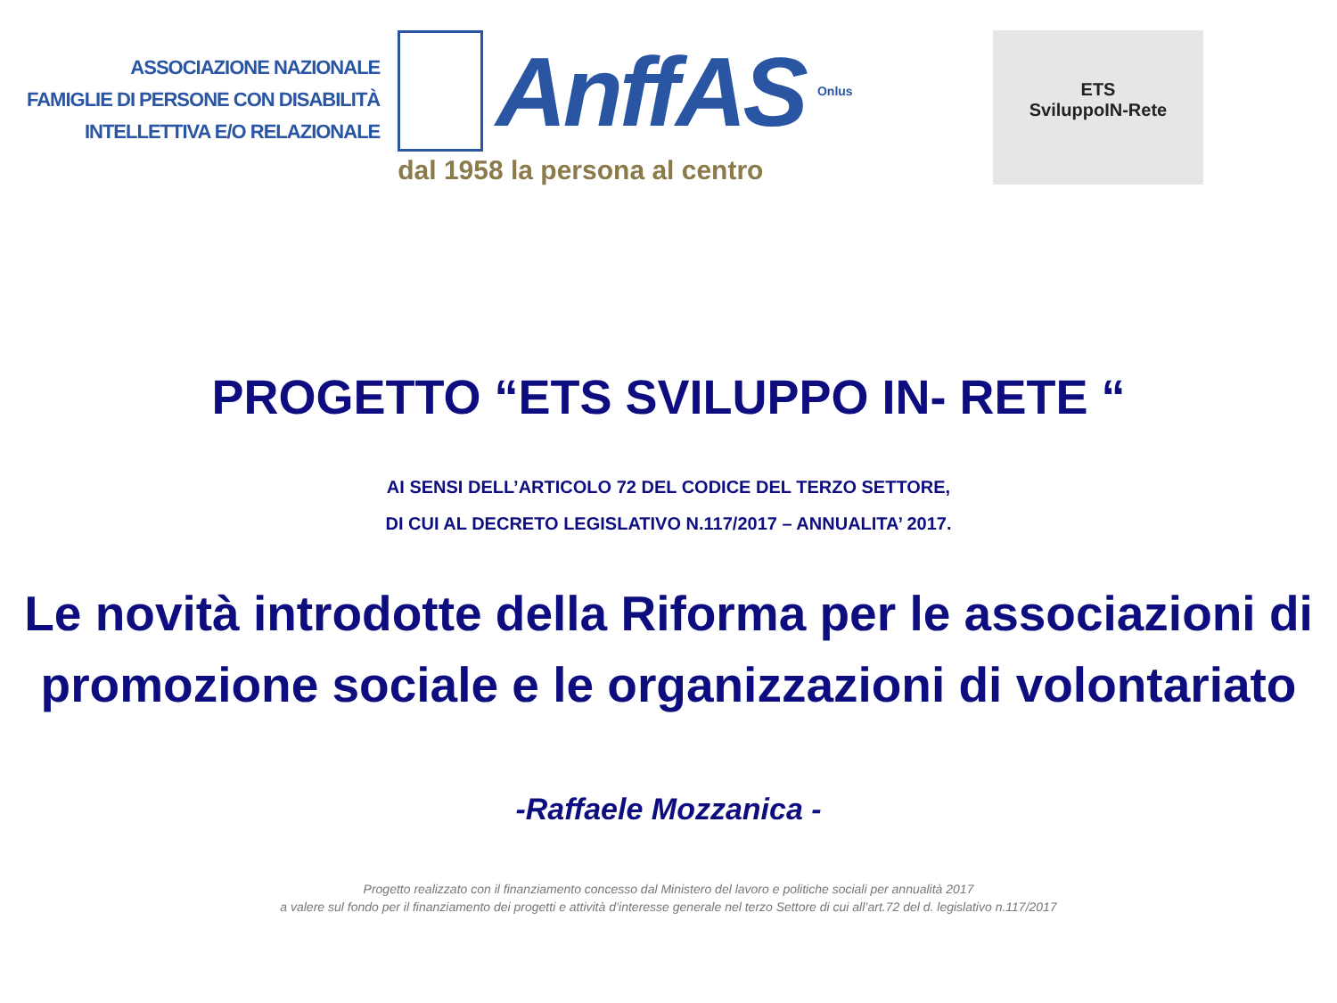ASSOCIAZIONE NAZIONALE
FAMIGLIE DI PERSONE CON DISABILITÀ
INTELLETTIVA E/O RELAZIONALE
AnffAS
Onlus
dal 1958 la persona al centro
ETS
SviluppoIN-Rete
PROGETTO “ETS SVILUPPO IN- RETE “
AI SENSI DELL’ARTICOLO 72 DEL CODICE DEL TERZO SETTORE,
DI CUI AL DECRETO LEGISLATIVO N.117/2017 – ANNUALITA’ 2017.
Le novità introdotte della Riforma per le associazioni di promozione sociale e le organizzazioni di volontariato
-Raffaele Mozzanica -
Progetto realizzato con il finanziamento concesso dal Ministero del lavoro e politiche sociali per annualità 2017
a valere sul fondo per il finanziamento dei progetti e attività d’interesse generale nel terzo Settore di cui all’art.72 del d. legislativo n.117/2017